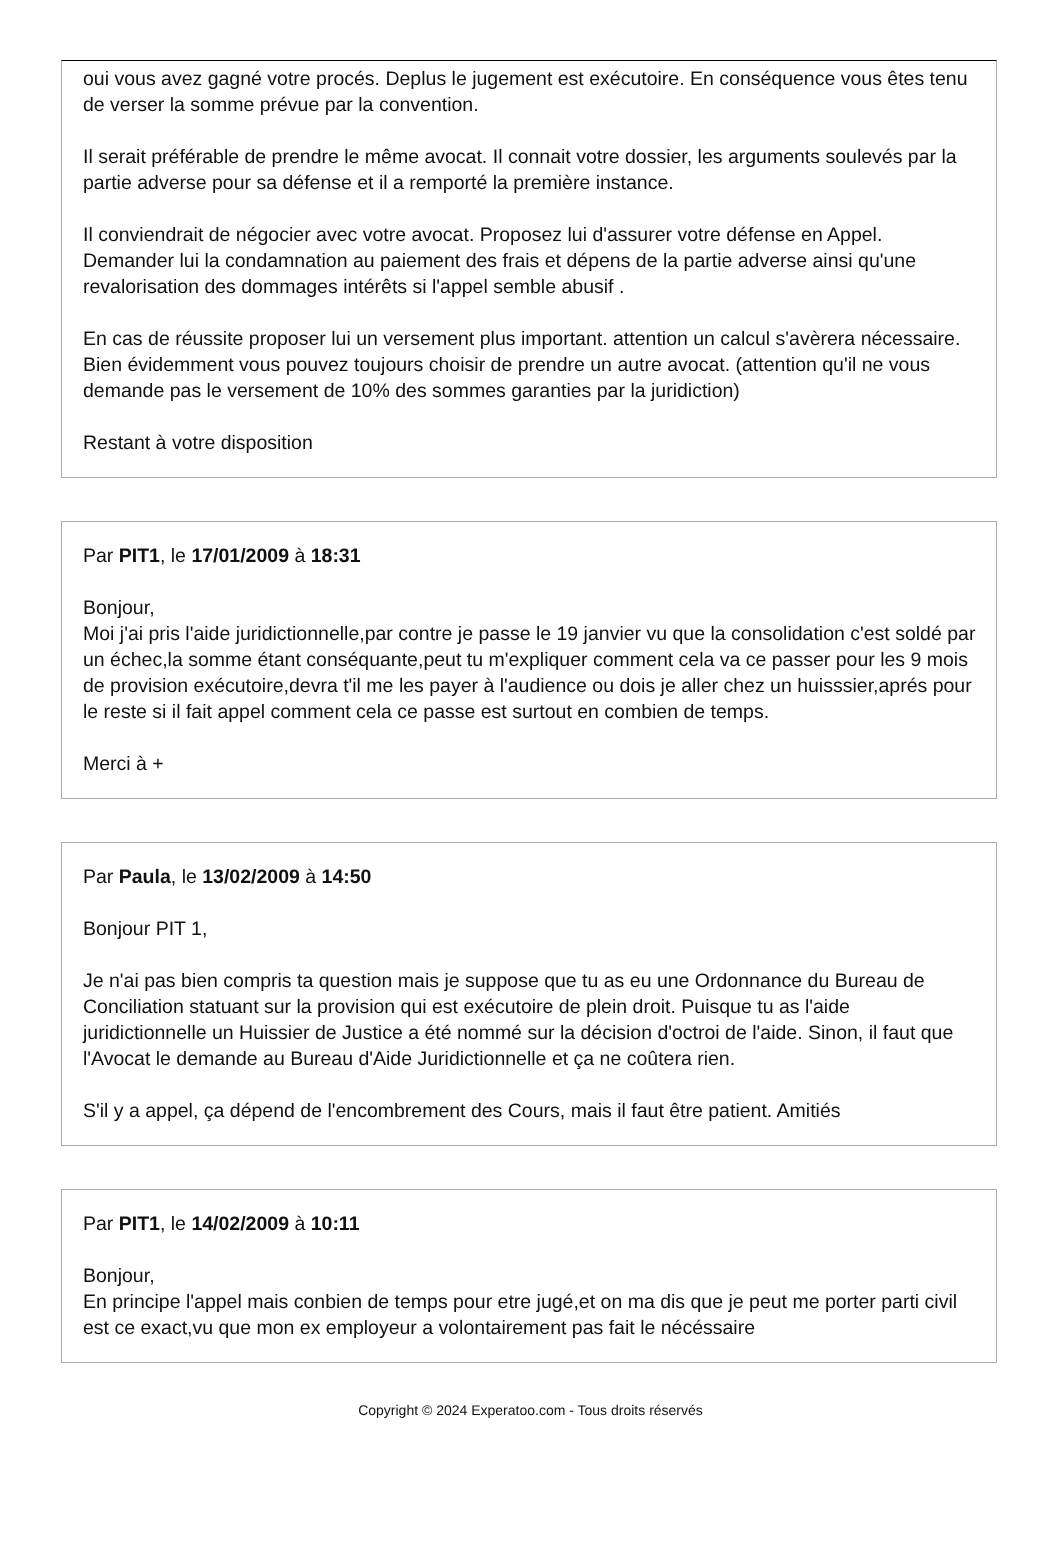oui vous avez gagné votre procés. Deplus le jugement est exécutoire. En conséquence vous êtes tenu de verser la somme prévue par la convention.
Il serait préférable de prendre le même avocat. Il connait votre dossier, les arguments soulevés par la partie adverse pour sa défense et il a remporté la première instance.
Il conviendrait de négocier avec votre avocat. Proposez lui d'assurer votre défense en Appel. Demander lui la condamnation au paiement des frais et dépens de la partie adverse ainsi qu'une revalorisation des dommages intérêts si l'appel semble abusif .
En cas de réussite proposer lui un versement plus important. attention un calcul s'avèrera nécessaire. Bien évidemment vous pouvez toujours choisir de prendre un autre avocat. (attention qu'il ne vous demande pas le versement de 10% des sommes garanties par la juridiction)
Restant à votre disposition
Par PIT1, le 17/01/2009 à 18:31
Bonjour,
Moi j'ai pris l'aide juridictionnelle,par contre je passe le 19 janvier vu que la consolidation c'est soldé par un échec,la somme étant conséquante,peut tu m'expliquer comment cela va ce passer pour les 9 mois de provision exécutoire,devra t'il me les payer à l'audience ou dois je aller chez un huisssier,aprés pour le reste si il fait appel comment cela ce passe est surtout en combien de temps.
Merci à +
Par Paula, le 13/02/2009 à 14:50
Bonjour PIT 1,
Je n'ai pas bien compris ta question mais je suppose que tu as eu une Ordonnance du Bureau de Conciliation statuant sur la provision qui est exécutoire de plein droit. Puisque tu as l'aide juridictionnelle un Huissier de Justice a été nommé sur la décision d'octroi de l'aide. Sinon, il faut que l'Avocat le demande au Bureau d'Aide Juridictionnelle et ça ne coûtera rien.
S'il y a appel, ça dépend de l'encombrement des Cours, mais il faut être patient. Amitiés
Par PIT1, le 14/02/2009 à 10:11
Bonjour,
En principe l'appel mais conbien de temps pour etre jugé,et on ma dis que je peut me porter parti civil est ce exact,vu que mon ex employeur a volontairement pas fait le nécéssaire
Copyright © 2024 Experatoo.com - Tous droits réservés